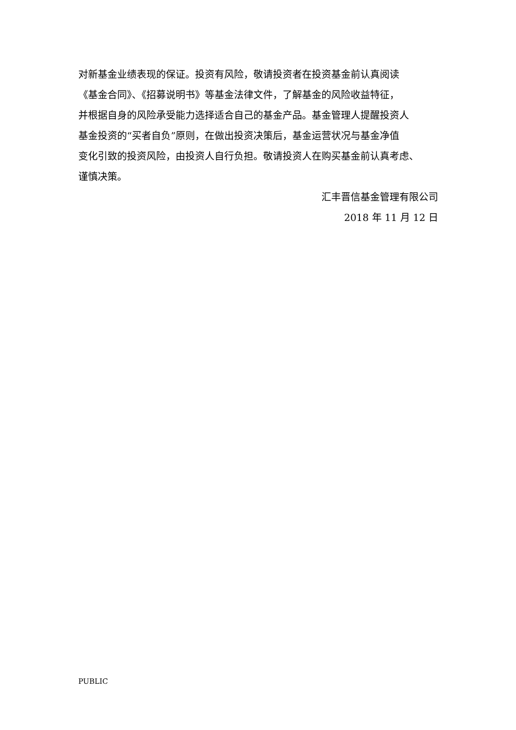对新基金业绩表现的保证。投资有风险，敬请投资者在投资基金前认真阅读
《基金合同》、《招募说明书》等基金法律文件，了解基金的风险收益特征，
并根据自身的风险承受能力选择适合自己的基金产品。基金管理人提醒投资人
基金投资的“买者自负”原则，在做出投资决策后，基金运营状况与基金净值
变化引致的投资风险，由投资人自行负担。敬请投资人在购买基金前认真考虑、
谨慎决策。
汇丰晋信基金管理有限公司
2018 年 11 月 12 日
PUBLIC